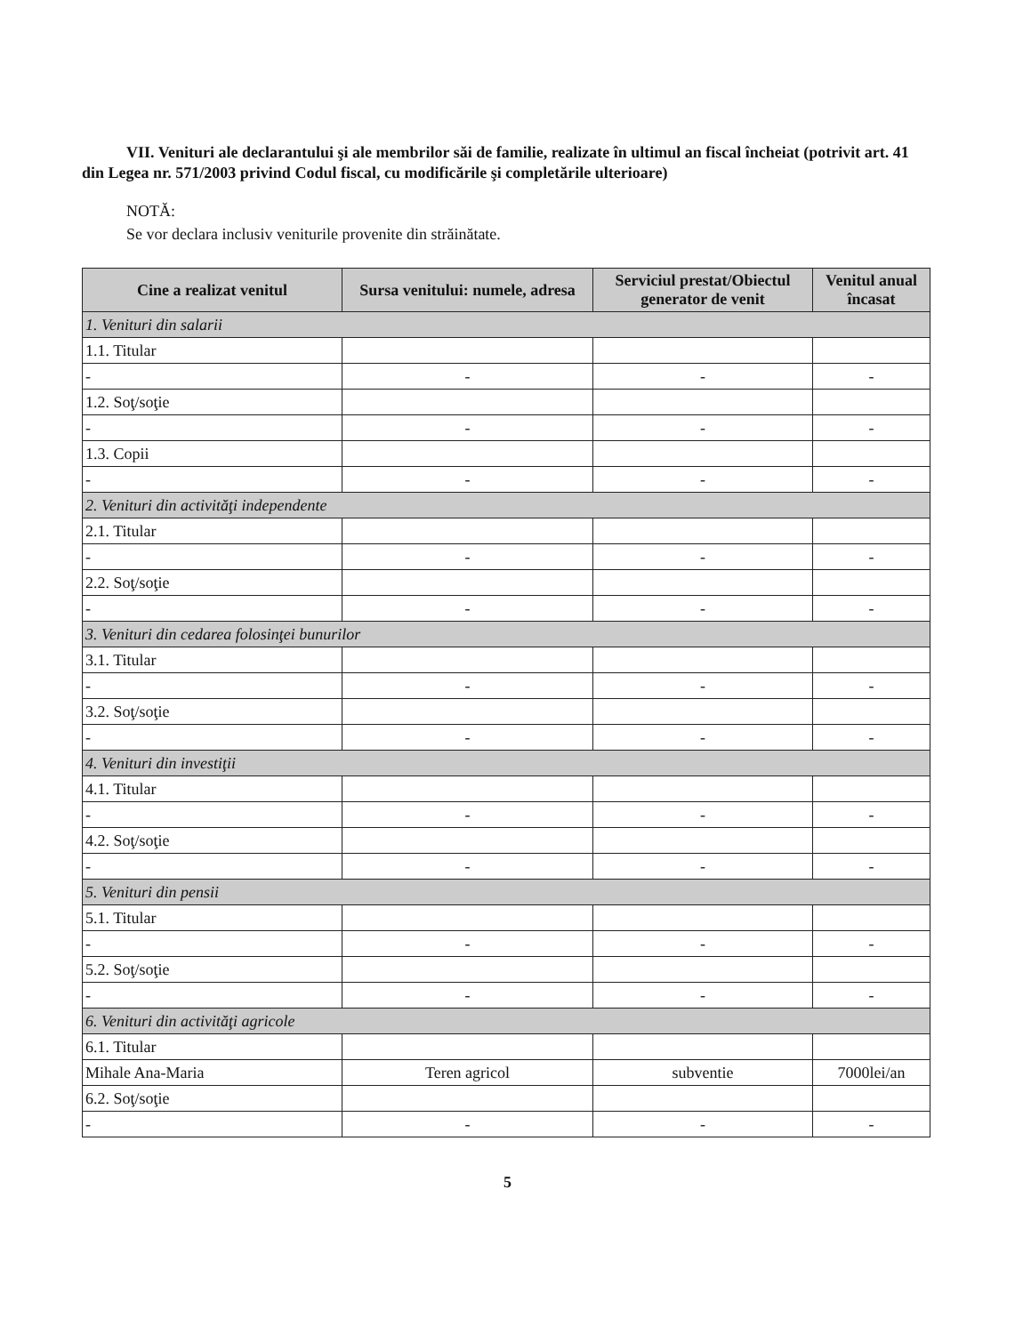VII. Venituri ale declarantului şi ale membrilor săi de familie, realizate în ultimul an fiscal încheiat (potrivit art. 41 din Legea nr. 571/2003 privind Codul fiscal, cu modificările şi completările ulterioare)
NOTĂ:
Se vor declara inclusiv veniturile provenite din străinătate.
| Cine a realizat venitul | Sursa venitului: numele, adresa | Serviciul prestat/Obiectul generator de venit | Venitul anual încasat |
| --- | --- | --- | --- |
| 1. Venituri din salarii | | | |
| 1.1. Titular | | | |
| - | - | - | - |
| 1.2. Soţ/soţie | | | |
| - | - | - | - |
| 1.3. Copii | | | |
| - | - | - | - |
| 2. Venituri din activităţi independente | | | |
| 2.1. Titular | | | |
| - | - | - | - |
| 2.2. Soţ/soţie | | | |
| - | - | - | - |
| 3. Venituri din cedarea folosinţei bunurilor | | | |
| 3.1. Titular | | | |
| - | - | - | - |
| 3.2. Soţ/soţie | | | |
| - | - | - | - |
| 4. Venituri din investiţii | | | |
| 4.1. Titular | | | |
| - | - | - | - |
| 4.2. Soţ/soţie | | | |
| - | - | - | - |
| 5. Venituri din pensii | | | |
| 5.1. Titular | | | |
| - | - | - | - |
| 5.2. Soţ/soţie | | | |
| - | - | - | - |
| 6. Venituri din activităţi agricole | | | |
| 6.1. Titular | | | |
| Mihale Ana-Maria | Teren agricol | subventie | 7000lei/an |
| 6.2. Soţ/soţie | | | |
| - | - | - | - |
5